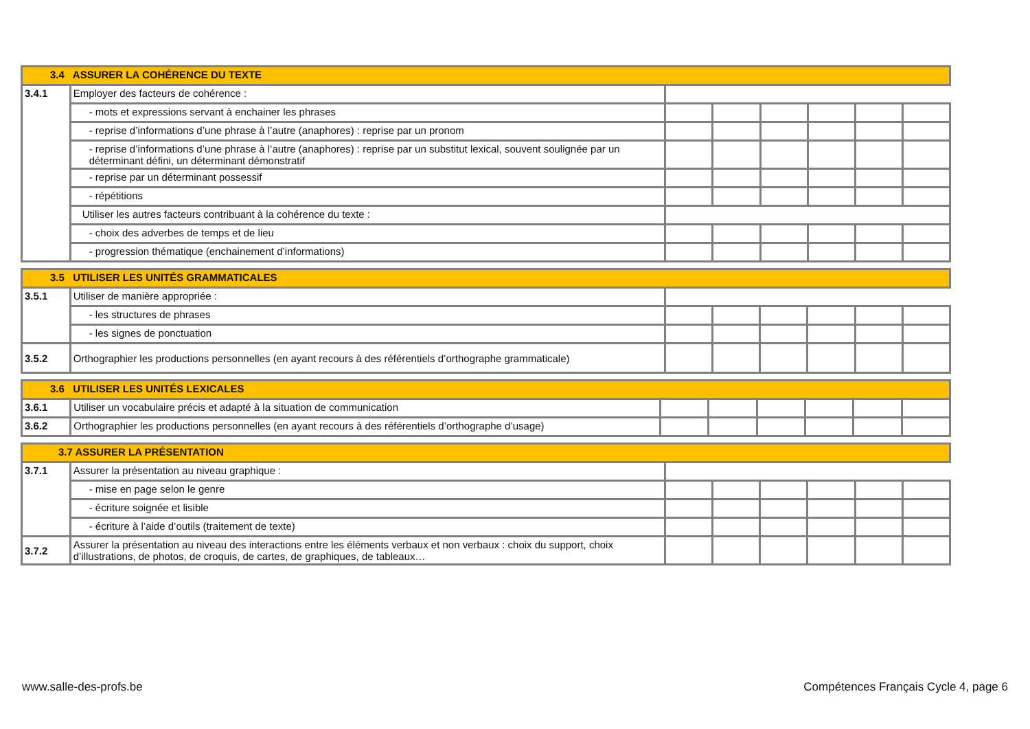| 3.4 ASSURER LA COHÉRENCE DU TEXTE | | | | | | | |
| 3.4.1 | Employer des facteurs de cohérence : | | | | | | |
| | - mots et expressions servant à enchainer les phrases | | | | | | |
| | - reprise d’informations d’une phrase à l’autre (anaphores) : reprise par un pronom | | | | | | |
| | - reprise d’informations d’une phrase à l’autre (anaphores) : reprise par un substitut lexical, souvent soulignée par un déterminant défini, un déterminant démonstratif | | | | | | |
| | - reprise par un déterminant possessif | | | | | | |
| | - répétitions | | | | | | |
| | Utiliser les autres facteurs contribuant à la cohérence du texte : | | | | | | |
| | - choix des adverbes de temps et de lieu | | | | | | |
| | - progression thématique (enchainement d’informations) | | | | | | |
| 3.5 UTILISER LES UNITÉS GRAMMATICALES | | | | | | | |
| 3.5.1 | Utiliser de manière appropriée : | | | | | | |
| | - les structures de phrases | | | | | | |
| | - les signes de ponctuation | | | | | | |
| 3.5.2 | Orthographier les productions personnelles (en ayant recours à des référentiels d’orthographe grammaticale) | | | | | | |
| 3.6 UTILISER LES UNITÉS LEXICALES | | | | | | | |
| 3.6.1 | Utiliser un vocabulaire précis et adapté à la situation de communication | | | | | | |
| 3.6.2 | Orthographier les productions personnelles (en ayant recours à des référentiels d’orthographe d’usage) | | | | | | |
| 3.7 ASSURER LA PRÉSENTATION | | | | | | | |
| 3.7.1 | Assurer la présentation au niveau graphique : | | | | | | |
| | - mise en page selon le genre | | | | | | |
| | - écriture soignée et lisible | | | | | | |
| | - écriture à l’aide d’outils (traitement de texte) | | | | | | |
| 3.7.2 | Assurer la présentation au niveau des interactions entre les éléments verbaux et non verbaux : choix du support, choix d’illustrations, de photos, de croquis, de cartes, de graphiques, de tableaux… | | | | | | |
www.salle-des-profs.be Compétences Français Cycle 4, page 6